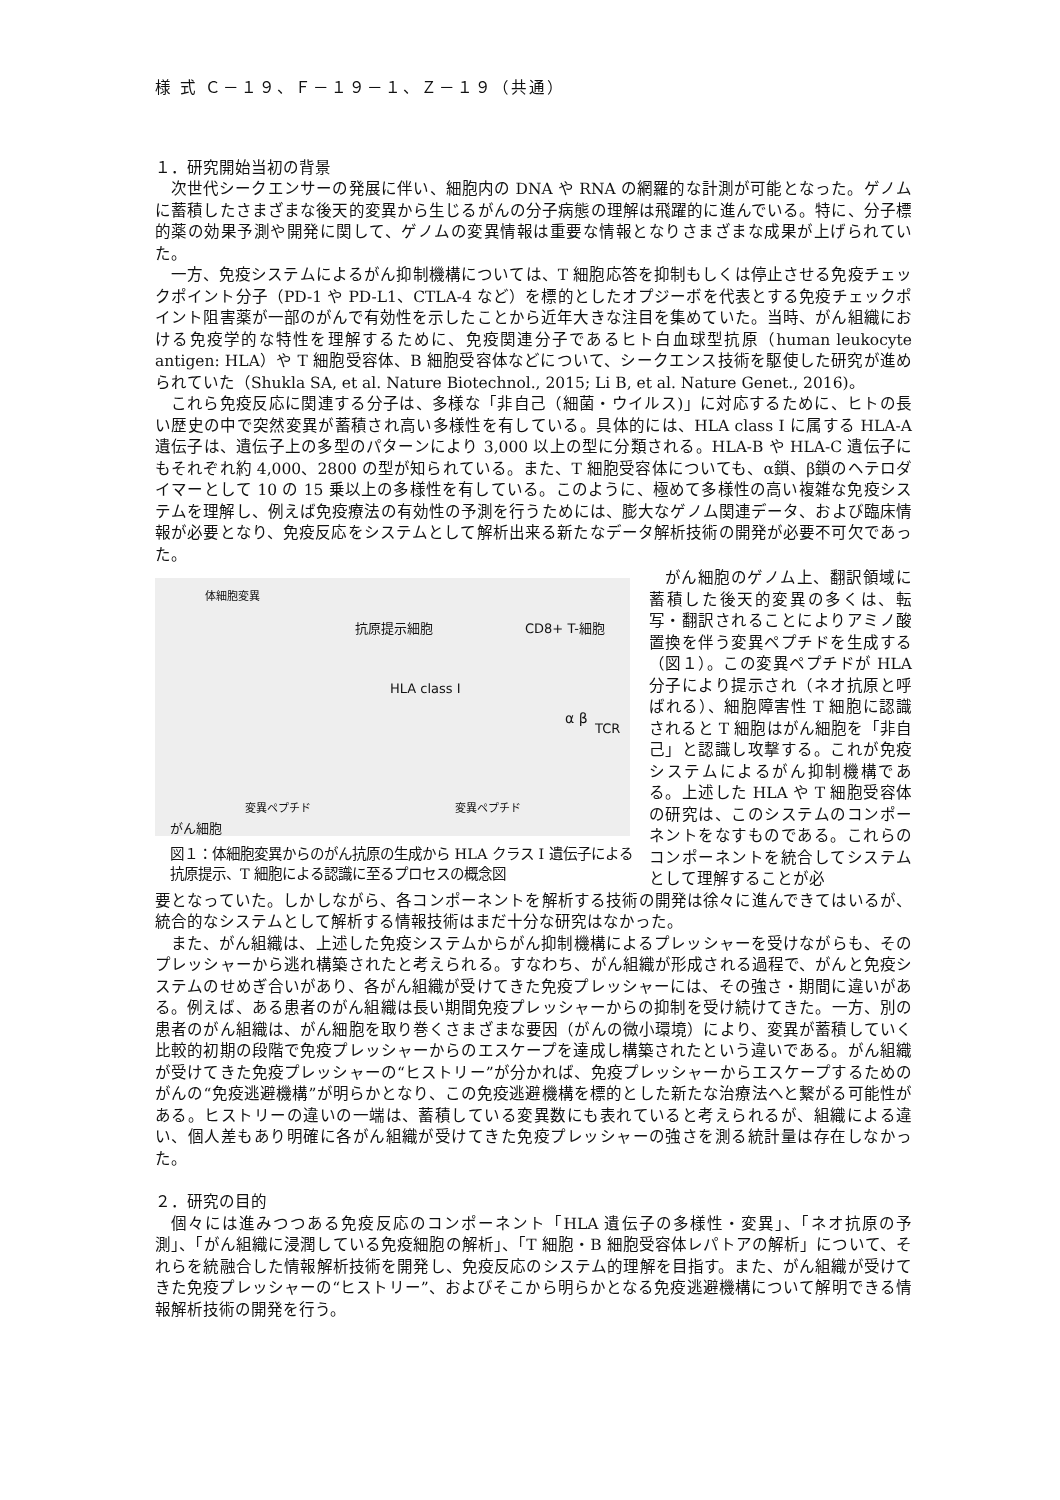様 式 Ｃ－１９、Ｆ－１９－１、Ｚ－１９（共通）
１．研究開始当初の背景
次世代シークエンサーの発展に伴い、細胞内の DNA や RNA の網羅的な計測が可能となった。ゲノムに蓄積したさまざまな後天的変異から生じるがんの分子病態の理解は飛躍的に進んでいる。特に、分子標的薬の効果予測や開発に関して、ゲノムの変異情報は重要な情報となりさまざまな成果が上げられていた。
一方、免疫システムによるがん抑制機構については、T 細胞応答を抑制もしくは停止させる免疫チェックポイント分子（PD-1 や PD-L1、CTLA-4 など）を標的としたオプジーボを代表とする免疫チェックポイント阻害薬が一部のがんで有効性を示したことから近年大きな注目を集めていた。当時、がん組織における免疫学的な特性を理解するために、免疫関連分子であるヒト白血球型抗原（human leukocyte antigen: HLA）や T 細胞受容体、B 細胞受容体などについて、シークエンス技術を駆使した研究が進められていた（Shukla SA, et al. Nature Biotechnol., 2015; Li B, et al. Nature Genet., 2016)。
これら免疫反応に関連する分子は、多様な「非自己（細菌・ウイルス)」に対応するために、ヒトの長い歴史の中で突然変異が蓄積され高い多様性を有している。具体的には、HLA class I に属する HLA-A 遺伝子は、遺伝子上の多型のパターンにより 3,000 以上の型に分類される。HLA-B や HLA-C 遺伝子にもそれぞれ約 4,000、2800 の型が知られている。また、T 細胞受容体についても、α鎖、β鎖のヘテロダイマーとして 10 の 15 乗以上の多様性を有している。このように、極めて多様性の高い複雑な免疫システムを理解し、例えば免疫療法の有効性の予測を行うためには、膨大なゲノム関連データ、および臨床情報が必要となり、免疫反応をシステムとして解析出来る新たなデータ解析技術の開発が必要不可欠であった。
体細胞変異
抗原提示細胞 CD8+ T-細胞
HLA class I
α β
TCR
変異ペプチド 変異ペプチド
がん細胞
図１：体細胞変異からのがん抗原の生成から HLA クラス I 遺伝子による抗原提示、T 細胞による認識に至るプロセスの概念図
がん細胞のゲノム上、翻訳領域に蓄積した後天的変異の多くは、転写・翻訳されることによりアミノ酸置換を伴う変異ペプチドを生成する（図１）。この変異ペプチドが HLA 分子により提示され（ネオ抗原と呼ばれる）、細胞障害性 T 細胞に認識されると T 細胞はがん細胞を「非自己」と認識し攻撃する。これが免疫システムによるがん抑制機構である。上述した HLA や T 細胞受容体の研究は、このシステムのコンポーネントをなすものである。これらのコンポーネントを統合してシステムとして理解することが必
要となっていた。しかしながら、各コンポーネントを解析する技術の開発は徐々に進んできてはいるが、統合的なシステムとして解析する情報技術はまだ十分な研究はなかった。
また、がん組織は、上述した免疫システムからがん抑制機構によるプレッシャーを受けながらも、そのプレッシャーから逃れ構築されたと考えられる。すなわち、がん組織が形成される過程で、がんと免疫システムのせめぎ合いがあり、各がん組織が受けてきた免疫プレッシャーには、その強さ・期間に違いがある。例えば、ある患者のがん組織は長い期間免疫プレッシャーからの抑制を受け続けてきた。一方、別の患者のがん組織は、がん細胞を取り巻くさまざまな要因（がんの微小環境）により、変異が蓄積していく比較的初期の段階で免疫プレッシャーからのエスケープを達成し構築されたという違いである。がん組織が受けてきた免疫プレッシャーの“ヒストリー”が分かれば、免疫プレッシャーからエスケープするためのがんの“免疫逃避機構”が明らかとなり、この免疫逃避機構を標的とした新たな治療法へと繋がる可能性がある。ヒストリーの違いの一端は、蓄積している変異数にも表れていると考えられるが、組織による違い、個人差もあり明確に各がん組織が受けてきた免疫プレッシャーの強さを測る統計量は存在しなかった。
２．研究の目的
個々には進みつつある免疫反応のコンポーネント「HLA 遺伝子の多様性・変異」、「ネオ抗原の予測」、「がん組織に浸潤している免疫細胞の解析」、「T 細胞・B 細胞受容体レパトアの解析」について、それらを統融合した情報解析技術を開発し、免疫反応のシステム的理解を目指す。また、がん組織が受けてきた免疫プレッシャーの“ヒストリー”、およびそこから明らかとなる免疫逃避機構について解明できる情報解析技術の開発を行う。